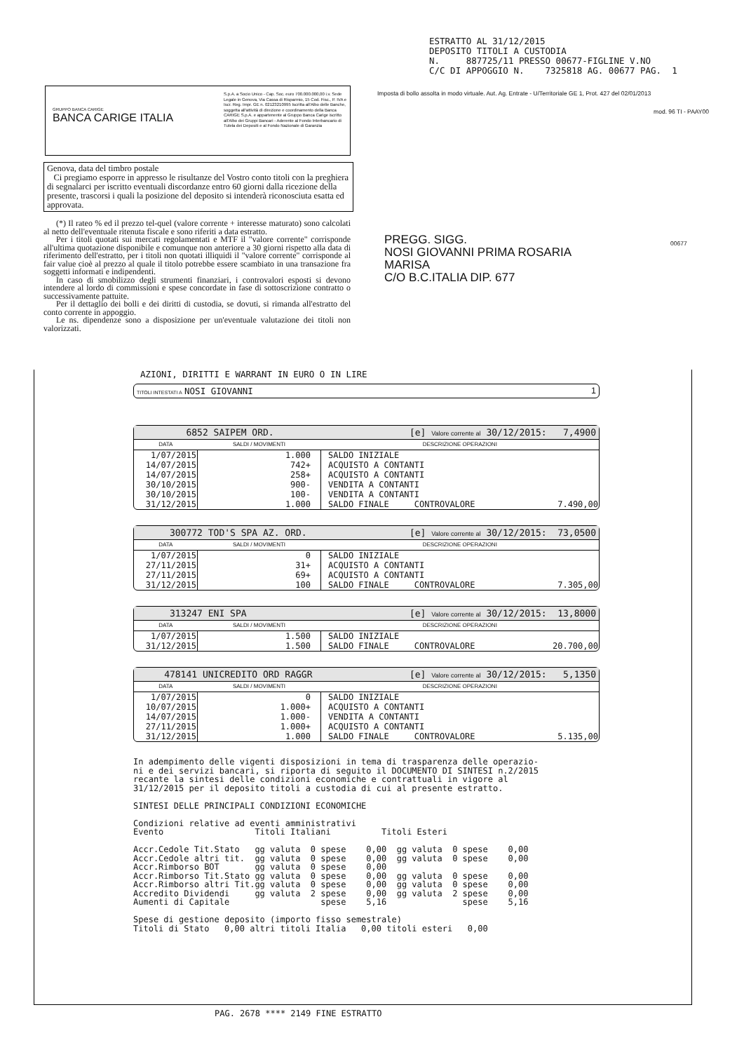ESTRATTO AL 31/12/2015 DEPOSITO TITOLI A CUSTODIA N. 887725/11 PRESSO 00677-FIGLINE V.NO C/C DI APPOGGIO N. 7325818 AG. 00677 PAG. 1
GRUPPO BANCA CARIGE
BANCA CARIGE ITALIA
S.p.A. a Socio Unico - Cap. Soc. euro 700.000.000,00 i.v. Sede Legale in Genova, Via Cassa di Risparmio, 15 Cod. Fisc., P. IVA e Iscr. Reg. Impr. GE n. 02123210995 Iscritta all'Albo delle Banche, soggetta all'attività di direzione e coordinamento della Banca CARIGE S.p.A. e appartenente al Gruppo Banca Carige iscritto all'Albo dei Gruppi Bancari - Aderente al Fondo Interbancario di Tutela dei Depositi e al Fondo Nazionale di Garanzia
Imposta di bollo assolta in modo virtuale. Aut. Ag. Entrate - U/Territoriale GE 1, Prot. 427 del 02/01/2013
mod. 96 TI - PAAY00
Genova, data del timbro postale
Ci pregiamo esporre in appresso le risultanze del Vostro conto titoli con la preghiera di segnalarci per iscritto eventuali discordanze entro 60 giorni dalla ricezione della presente, trascorsi i quali la posizione del deposito si intenderà riconosciuta esatta ed approvata.
(*) Il rateo % ed il prezzo tel-quel (valore corrente + interesse maturato) sono calcolati al netto dell'eventuale ritenuta fiscale e sono riferiti a data estratto.
Per i titoli quotati sui mercati regolamentati e MTF il "valore corrente" corrisponde all'ultima quotazione disponibile e comunque non anteriore a 30 giorni rispetto alla data di riferimento dell'estratto, per i titoli non quotati illiquidi il "valore corrente" corrisponde al fair value cioè al prezzo al quale il titolo potrebbe essere scambiato in una transazione fra soggetti informati e indipendenti.
In caso di smobilizzo degli strumenti finanziari, i controvalori esposti si devono intendere al lordo di commissioni e spese concordate in fase di sottoscrizione contratto o successivamente pattuite.
Per il dettaglio dei bolli e dei diritti di custodia, se dovuti, si rimanda all'estratto del conto corrente in appoggio.
Le ns. dipendenze sono a disposizione per un'eventuale valutazione dei titoli non valorizzati.
PREGG. SIGG.
NOSI GIOVANNI PRIMA ROSARIA
MARISA
C/O B.C.ITALIA DIP. 677
00677
AZIONI, DIRITTI E WARRANT IN EURO O IN LIRE
TITOLI INTESTATI A NOSI GIOVANNI 1
6852 SAIPEM ORD. [e] Valore corrente al 30/12/2015: 7,4900
| DATA | SALDI / MOVIMENTI | DESCRIZIONE OPERAZIONI |
| --- | --- | --- |
| 1/07/2015 | 1.000 | SALDO INIZIALE |
| 14/07/2015 | 742+ | ACQUISTO A CONTANTI |
| 14/07/2015 | 258+ | ACQUISTO A CONTANTI |
| 30/10/2015 | 900- | VENDITA A CONTANTI |
| 30/10/2015 | 100- | VENDITA A CONTANTI |
| 31/12/2015 | 1.000 | SALDO FINALE CONTROVALORE 7.490,00 |
300772 TOD'S SPA AZ. ORD. [e] Valore corrente al 30/12/2015: 73,0500
| DATA | SALDI / MOVIMENTI | DESCRIZIONE OPERAZIONI |
| --- | --- | --- |
| 1/07/2015 | 0 | SALDO INIZIALE |
| 27/11/2015 | 31+ | ACQUISTO A CONTANTI |
| 27/11/2015 | 69+ | ACQUISTO A CONTANTI |
| 31/12/2015 | 100 | SALDO FINALE CONTROVALORE 7.305,00 |
313247 ENI SPA [e] Valore corrente al 30/12/2015: 13,8000
| DATA | SALDI / MOVIMENTI | DESCRIZIONE OPERAZIONI |
| --- | --- | --- |
| 1/07/2015 | 1.500 | SALDO INIZIALE |
| 31/12/2015 | 1.500 | SALDO FINALE CONTROVALORE 20.700,00 |
478141 UNICREDITO ORD RAGGR [e] Valore corrente al 30/12/2015: 5,1350
| DATA | SALDI / MOVIMENTI | DESCRIZIONE OPERAZIONI |
| --- | --- | --- |
| 1/07/2015 | 0 | SALDO INIZIALE |
| 10/07/2015 | 1.000+ | ACQUISTO A CONTANTI |
| 14/07/2015 | 1.000- | VENDITA A CONTANTI |
| 27/11/2015 | 1.000+ | ACQUISTO A CONTANTI |
| 31/12/2015 | 1.000 | SALDO FINALE CONTROVALORE 5.135,00 |
In adempimento delle vigenti disposizioni in tema di trasparenza delle operazio-
ni e dei servizi bancari, si riporta di seguito il DOCUMENTO DI SINTESI n.2/2015
recante la sintesi delle condizioni economiche e contrattuali in vigore al
31/12/2015 per il deposito titoli a custodia di cui al presente estratto.

SINTESI DELLE PRINCIPALI CONDIZIONI ECONOMICHE

Condizioni relative ad eventi amministrativi
Evento                  Titoli Italiani          Titoli Esteri

Accr.Cedole Tit.Stato   gg valuta  0 spese    0,00  gg valuta  0 spese    0,00
Accr.Cedole altri tit.  gg valuta  0 spese    0,00  gg valuta  0 spese    0,00
Accr.Rimborso BOT       gg valuta  0 spese    0,00
Accr.Rimborso Tit.Stato gg valuta  0 spese    0,00  gg valuta  0 spese    0,00
Accr.Rimborso altri Tit.gg valuta  0 spese    0,00  gg valuta  0 spese    0,00
Accredito Dividendi     gg valuta  2 spese    0,00  gg valuta  2 spese    0,00
Aumenti di Capitale                  spese    5,16               spese    5,16

Spese di gestione deposito (importo fisso semestrale)
Titoli di Stato   0,00 altri titoli Italia   0,00 titoli esteri   0,00
PAG. 2678 **** 2149 FINE ESTRATTO